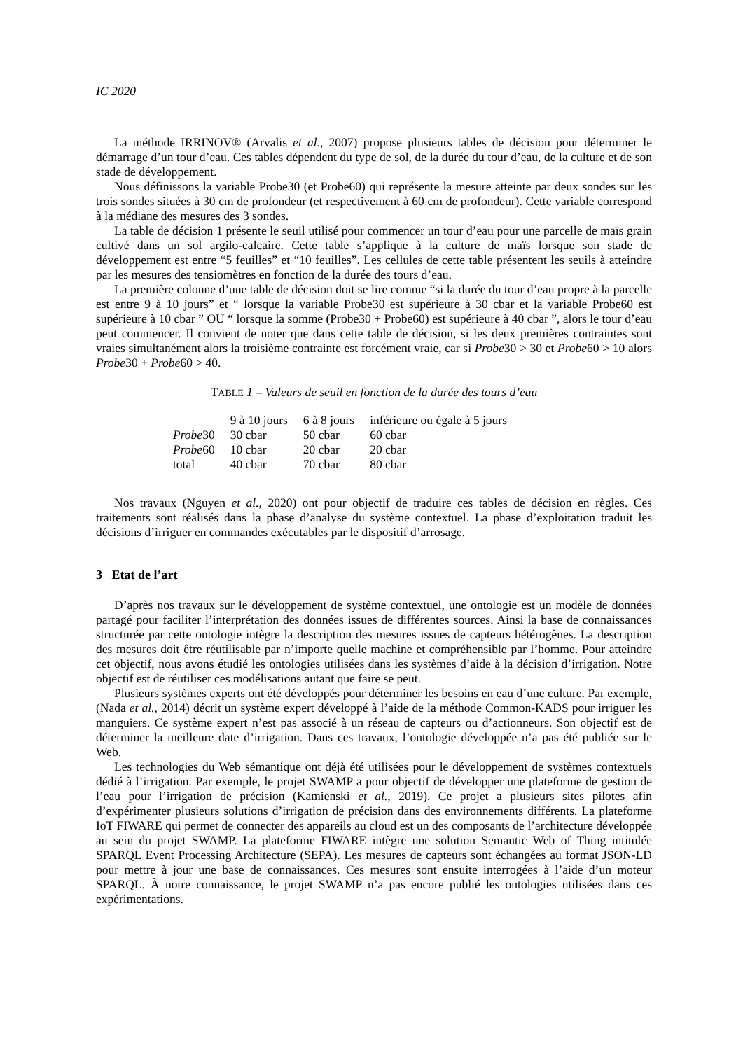IC 2020
La méthode IRRINOV® (Arvalis et al., 2007) propose plusieurs tables de décision pour déterminer le démarrage d’un tour d’eau. Ces tables dépendent du type de sol, de la durée du tour d’eau, de la culture et de son stade de développement.
Nous définissons la variable Probe30 (et Probe60) qui représente la mesure atteinte par deux sondes sur les trois sondes situées à 30 cm de profondeur (et respectivement à 60 cm de profondeur). Cette variable correspond à la médiane des mesures des 3 sondes.
La table de décision 1 présente le seuil utilisé pour commencer un tour d’eau pour une parcelle de maïs grain cultivé dans un sol argilo-calcaire. Cette table s’applique à la culture de maïs lorsque son stade de développement est entre “5 feuilles” et “10 feuilles”. Les cellules de cette table présentent les seuils à atteindre par les mesures des tensiomètres en fonction de la durée des tours d’eau.
La première colonne d’une table de décision doit se lire comme “si la durée du tour d’eau propre à la parcelle est entre 9 à 10 jours” et “ lorsque la variable Probe30 est supérieure à 30 cbar et la variable Probe60 est supérieure à 10 cbar ” OU “ lorsque la somme (Probe30 + Probe60) est supérieure à 40 cbar ”, alors le tour d’eau peut commencer. Il convient de noter que dans cette table de décision, si les deux premières contraintes sont vraies simultanément alors la troisième contrainte est forcément vraie, car si Probe30 > 30 et Probe60 > 10 alors Probe30 + Probe60 > 40.
TABLE 1 – Valeurs de seuil en fonction de la durée des tours d’eau
| | 9 à 10 jours | 6 à 8 jours | inférieure ou égale à 5 jours |
| --- | --- | --- | --- |
| Probe 30 | 30 cbar | 50 cbar | 60 cbar |
| Probe 60 | 10 cbar | 20 cbar | 20 cbar |
| total | 40 cbar | 70 cbar | 80 cbar |
Nos travaux (Nguyen et al., 2020) ont pour objectif de traduire ces tables de décision en règles. Ces traitements sont réalisés dans la phase d’analyse du système contextuel. La phase d’exploitation traduit les décisions d’irriguer en commandes exécutables par le dispositif d’arrosage.
3 Etat de l’art
D’après nos travaux sur le développement de système contextuel, une ontologie est un modèle de données partagé pour faciliter l’interprétation des données issues de différentes sources. Ainsi la base de connaissances structurée par cette ontologie intègre la description des mesures issues de capteurs hétérogènes. La description des mesures doit être réutilisable par n’importe quelle machine et compréhensible par l’homme. Pour atteindre cet objectif, nous avons étudié les ontologies utilisées dans les systèmes d’aide à la décision d’irrigation. Notre objectif est de réutiliser ces modélisations autant que faire se peut.
Plusieurs systèmes experts ont été développés pour déterminer les besoins en eau d’une culture. Par exemple, (Nada et al., 2014) décrit un système expert développé à l’aide de la méthode Common-KADS pour irriguer les manguiers. Ce système expert n’est pas associé à un réseau de capteurs ou d’actionneurs. Son objectif est de déterminer la meilleure date d’irrigation. Dans ces travaux, l’ontologie développée n’a pas été publiée sur le Web.
Les technologies du Web sémantique ont déjà été utilisées pour le développement de systèmes contextuels dédié à l’irrigation. Par exemple, le projet SWAMP a pour objectif de développer une plateforme de gestion de l’eau pour l’irrigation de précision (Kamienski et al., 2019). Ce projet a plusieurs sites pilotes afin d’expérimenter plusieurs solutions d’irrigation de précision dans des environnements différents. La plateforme IoT FIWARE qui permet de connecter des appareils au cloud est un des composants de l’architecture développée au sein du projet SWAMP. La plateforme FIWARE intègre une solution Semantic Web of Thing intitulée SPARQL Event Processing Architecture (SEPA). Les mesures de capteurs sont échangées au format JSON-LD pour mettre à jour une base de connaissances. Ces mesures sont ensuite interrogées à l’aide d’un moteur SPARQL. À notre connaissance, le projet SWAMP n’a pas encore publié les ontologies utilisées dans ces expérimentations.